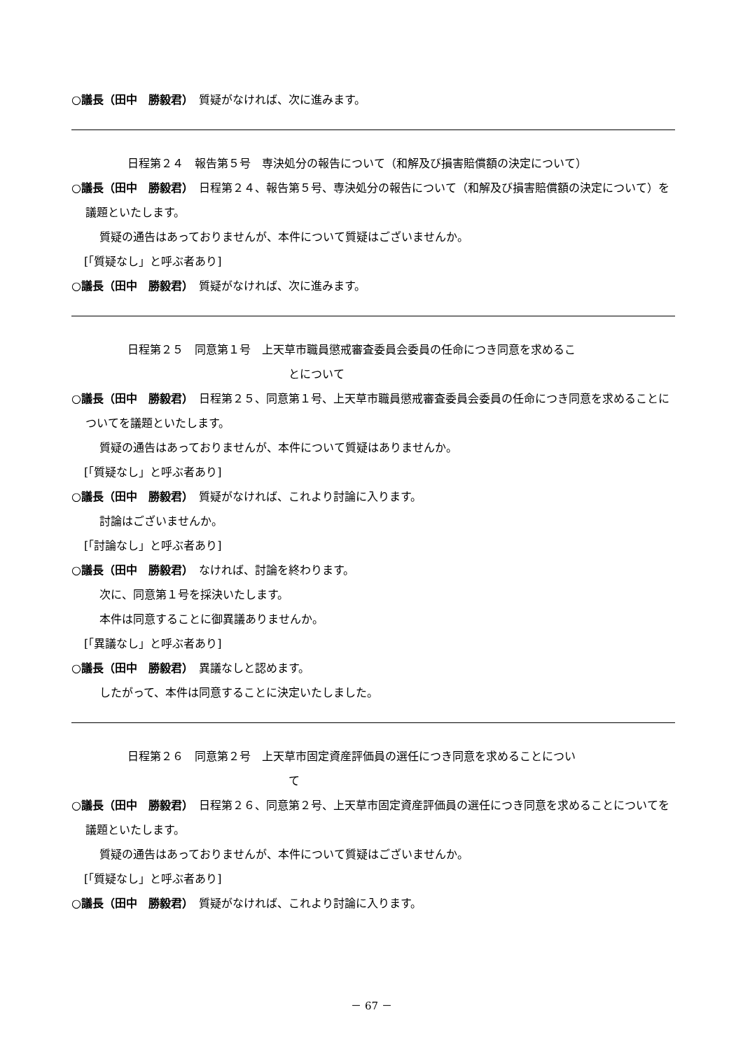○議長（田中　勝毅君）　質疑がなければ、次に進みます。
日程第２４　報告第５号　専決処分の報告について（和解及び損害賠償額の決定について）
○議長（田中　勝毅君）　日程第２４、報告第５号、専決処分の報告について（和解及び損害賠償額の決定について）を議題といたします。
質疑の通告はあっておりませんが、本件について質疑はございませんか。
[「質疑なし」と呼ぶ者あり]
○議長（田中　勝毅君）　質疑がなければ、次に進みます。
日程第２５　同意第１号　上天草市職員懲戒審査委員会委員の任命につき同意を求めるこ
とについて
○議長（田中　勝毅君）　日程第２５、同意第１号、上天草市職員懲戒審査委員会委員の任命につき同意を求めることについてを議題といたします。
質疑の通告はあっておりませんが、本件について質疑はありませんか。
[「質疑なし」と呼ぶ者あり]
○議長（田中　勝毅君）　質疑がなければ、これより討論に入ります。
討論はございませんか。
[「討論なし」と呼ぶ者あり]
○議長（田中　勝毅君）　なければ、討論を終わります。
次に、同意第１号を採決いたします。
本件は同意することに御異議ありませんか。
[「異議なし」と呼ぶ者あり]
○議長（田中　勝毅君）　異議なしと認めます。
したがって、本件は同意することに決定いたしました。
日程第２６　同意第２号　上天草市固定資産評価員の選任につき同意を求めることについ
て
○議長（田中　勝毅君）　日程第２６、同意第２号、上天草市固定資産評価員の選任につき同意を求めることについてを議題といたします。
質疑の通告はあっておりませんが、本件について質疑はございませんか。
[「質疑なし」と呼ぶ者あり]
○議長（田中　勝毅君）　質疑がなければ、これより討論に入ります。
－ 67 －